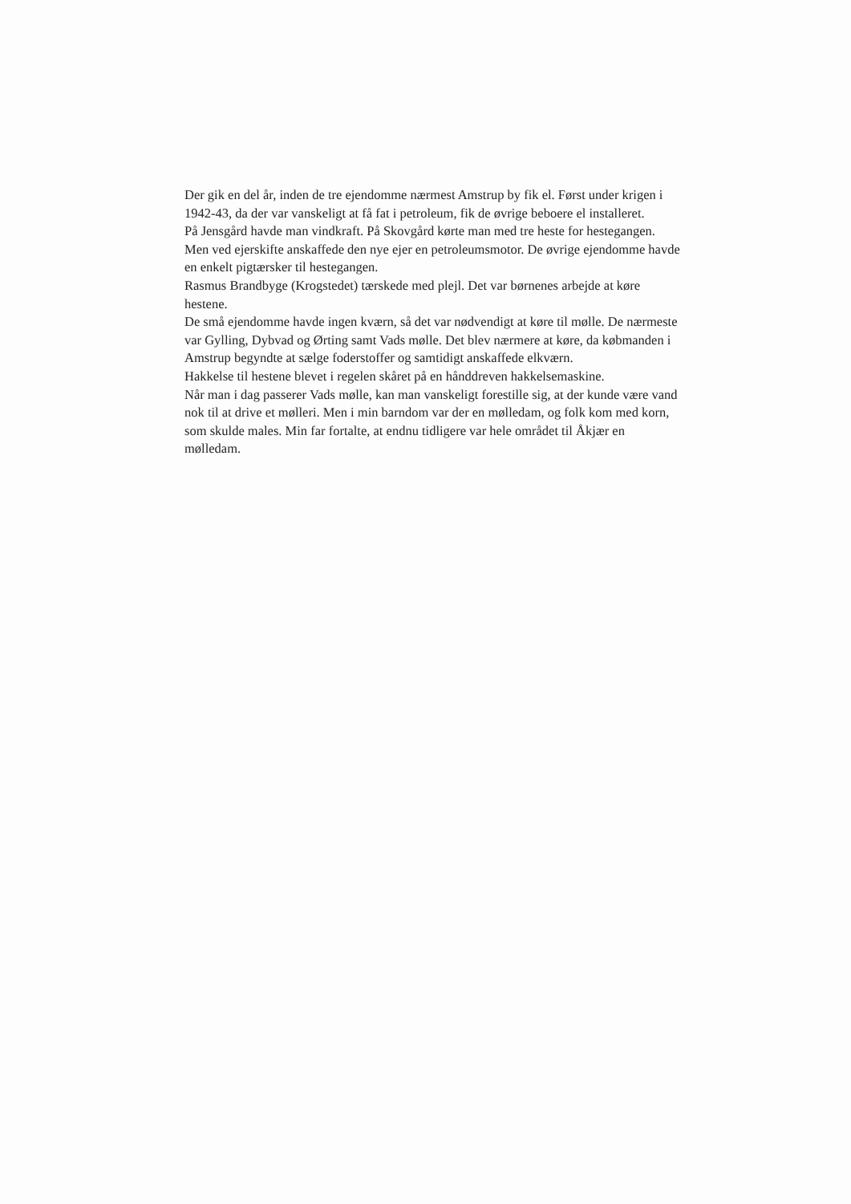Der gik en del år, inden de tre ejendomme nærmest Amstrup by fik el. Først under krigen i 1942-43, da der var vanskeligt at få fat i petroleum, fik de øvrige beboere el installeret.
På Jensgård havde man vindkraft. På Skovgård kørte man med tre heste for hestegangen. Men ved ejerskifte anskaffede den nye ejer en petroleumsmotor. De øvrige ejendomme havde en enkelt pigtærsker til hestegangen.
Rasmus Brandbyge (Krogstedet) tærskede med plejl. Det var børnenes arbejde at køre hestene.
De små ejendomme havde ingen kværn, så det var nødvendigt at køre til mølle. De nærmeste var Gylling, Dybvad og Ørting samt Vads mølle. Det blev nærmere at køre, da købmanden i Amstrup begyndte at sælge foderstoffer og samtidigt anskaffede elkværn.
Hakkelse til hestene blevet i regelen skåret på en hånddreven hakkelsemaskine.
Når man i dag passerer Vads mølle, kan man vanskeligt forestille sig, at der kunde være vand nok til at drive et mølleri. Men i min barndom var der en mølledam, og folk kom med korn, som skulde males. Min far fortalte, at endnu tidligere var hele området til Åkjær en mølledam.